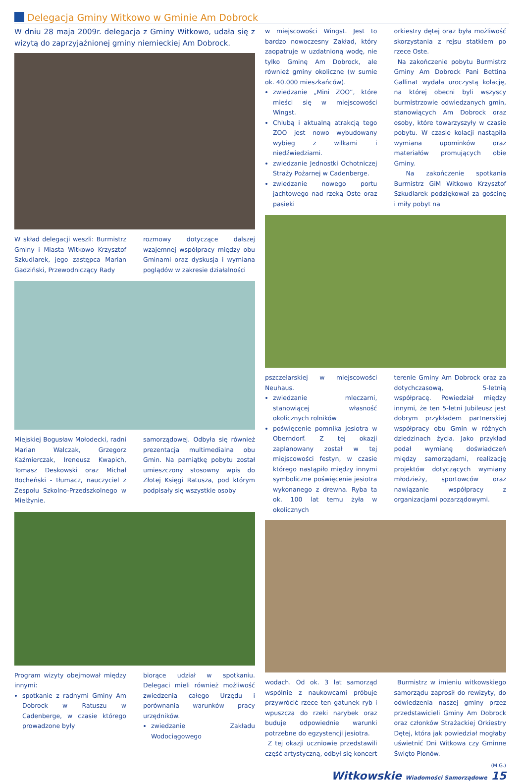Delegacja Gminy Witkowo w Gminie Am Dobrock
W dniu 28 maja 2009r. delegacja z Gminy Witkowo, udała się z wizytą do zaprzyjaźnionej gminy niemieckiej Am Dobrock.
W skład delegacji weszli: Burmistrz Gminy i Miasta Witkowo Krzysztof Szkudlarek, jego zastępca Marian Gadziński, Przewodniczący Rady
rozmowy dotyczące dalszej wzajemnej współpracy między obu Gminami oraz dyskusja i wymiana poglądów w zakresie działalności
Miejskiej Bogusław Mołodecki, radni Marian Walczak, Grzegorz Kaźmierczak, Ireneusz Kwapich, Tomasz Deskowski oraz Michał Bocheński - tłumacz, nauczyciel z Zespołu Szkolno-Przedszkolnego w Mielżynie.
samorządowej. Odbyła się również prezentacja multimedialna obu Gmin. Na pamiątkę pobytu został umieszczony stosowny wpis do Złotej Księgi Ratusza, pod którym podpisały się wszystkie osoby
Program wizyty obejmował między innymi:
spotkanie z radnymi Gminy Am Dobrock w Ratuszu w Cadenberge, w czasie którego prowadzone były
biorące udział w spotkaniu. Delegaci mieli również możliwość zwiedzenia całego Urzędu i porównania warunków pracy urzędników.
zwiedzanie Zakładu Wodociągowego
w miejscowości Wingst. Jest to bardzo nowoczesny Zakład, który zaopatruje w uzdatnioną wodę, nie tylko Gminę Am Dobrock, ale również gminy okoliczne (w sumie ok. 40.000 mieszkańców).
zwiedzanie „Mini ZOO”, które mieści się w miejscowości Wingst.
Chlubą i aktualną atrakcją tego ZOO jest nowo wybudowany wybieg z wilkami i niedźwiedziami.
zwiedzanie Jednostki Ochotniczej Straży Pożarnej w Cadenberge.
zwiedzanie nowego portu jachtowego nad rzeką Oste oraz pasieki
orkiestry dętej oraz była możliwość skorzystania z rejsu statkiem po rzece Oste.
Na zakończenie pobytu Burmistrz Gminy Am Dobrock Pani Bettina Gallinat wydała uroczystą kolację, na której obecni byli wszyscy burmistrzowie odwiedzanych gmin, stanowiących Am Dobrock oraz osoby, które towarzyszyły w czasie pobytu. W czasie kolacji nastąpiła wymiana upominków oraz materiałów promujących obie Gminy.
Na zakończenie spotkania Burmistrz GiM Witkowo Krzysztof Szkudlarek podziękował za gościnę i miły pobyt na
pszczelarskiej w miejscowości Neuhaus.
zwiedzanie mleczarni, stanowiącej własność okolicznych rolników
poświęcenie pomnika jesiotra w Oberndorf. Z tej okazji zaplanowany został w tej miejscowości festyn, w czasie którego nastąpiło między innymi symboliczne poświęcenie jesiotra wykonanego z drewna. Ryba ta ok. 100 lat temu żyła w okolicznych
terenie Gminy Am Dobrock oraz za dotychczasową, 5-letnią współpracę. Powiedział między innymi, że ten 5-letni Jubileusz jest dobrym przykładem partnerskiej współpracy obu Gmin w różnych dziedzinach życia. Jako przykład podał wymianę doświadczeń między samorządami, realizację projektów dotyczących wymiany młodzieży, sportowców oraz nawiązanie współpracy z organizacjami pozarządowymi.
wodach. Od ok. 3 lat samorząd wspólnie z naukowcami próbuje przywrócić rzece ten gatunek ryb i wpuszcza do rzeki narybek oraz buduje odpowiednie warunki potrzebne do egzystencji jesiotra.
Z tej okazji uczniowie przedstawili część artystyczną, odbył się koncert
Burmistrz w imieniu witkowskiego samorządu zaprosił do rewizyty, do odwiedzenia naszej gminy przez przedstawicieli Gminy Am Dobrock oraz członków Strażackiej Orkiestry Dętej, która jak powiedział mogłaby uświetnić Dni Witkowa czy Gminne Święto Plonów.
(M.G.)
Witkowskie Wiadomości Samorządowe 15